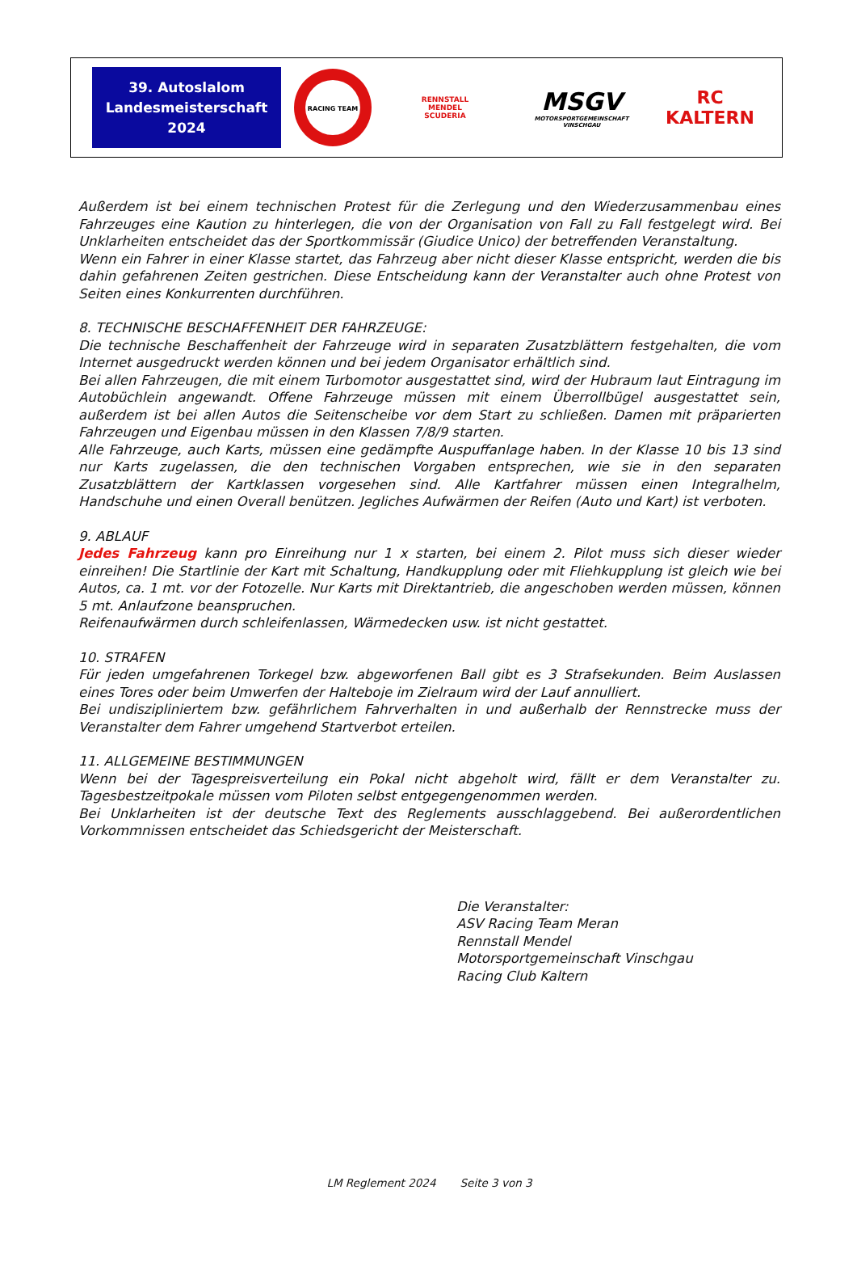39. Autoslalom
Landesmeisterschaft
2024
RACING TEAM
RENNSTALL
MENDEL
SCUDERIA
MSGV
MOTORSPORTGEMEINSCHAFT VINSCHGAU
RC
KALTERN
Außerdem ist bei einem technischen Protest für die Zerlegung und den Wiederzusammenbau eines Fahrzeuges eine Kaution zu hinterlegen, die von der Organisation von Fall zu Fall festgelegt wird. Bei Unklarheiten entscheidet das der Sportkommissär (Giudice Unico) der betreffenden Veranstaltung.
Wenn ein Fahrer in einer Klasse startet, das Fahrzeug aber nicht dieser Klasse entspricht, werden die bis dahin gefahrenen Zeiten gestrichen. Diese Entscheidung kann der Veranstalter auch ohne Protest von Seiten eines Konkurrenten durchführen.
8. TECHNISCHE BESCHAFFENHEIT DER FAHRZEUGE:
Die technische Beschaffenheit der Fahrzeuge wird in separaten Zusatzblättern festgehalten, die vom Internet ausgedruckt werden können und bei jedem Organisator erhältlich sind.
Bei allen Fahrzeugen, die mit einem Turbomotor ausgestattet sind, wird der Hubraum laut Eintragung im Autobüchlein angewandt. Offene Fahrzeuge müssen mit einem Überrollbügel ausgestattet sein, außerdem ist bei allen Autos die Seitenscheibe vor dem Start zu schließen. Damen mit präparierten Fahrzeugen und Eigenbau müssen in den Klassen 7/8/9 starten.
Alle Fahrzeuge, auch Karts, müssen eine gedämpfte Auspuffanlage haben. In der Klasse 10 bis 13 sind nur Karts zugelassen, die den technischen Vorgaben entsprechen, wie sie in den separaten Zusatzblättern der Kartklassen vorgesehen sind. Alle Kartfahrer müssen einen Integralhelm, Handschuhe und einen Overall benützen. Jegliches Aufwärmen der Reifen (Auto und Kart) ist verboten.
9. ABLAUF
Jedes Fahrzeug kann pro Einreihung nur 1 x starten, bei einem 2. Pilot muss sich dieser wieder einreihen! Die Startlinie der Kart mit Schaltung, Handkupplung oder mit Fliehkupplung ist gleich wie bei Autos, ca. 1 mt. vor der Fotozelle. Nur Karts mit Direktantrieb, die angeschoben werden müssen, können 5 mt. Anlaufzone beanspruchen.
Reifenaufwärmen durch schleifenlassen, Wärmedecken usw. ist nicht gestattet.
10. STRAFEN
Für jeden umgefahrenen Torkegel bzw. abgeworfenen Ball gibt es 3 Strafsekunden. Beim Auslassen eines Tores oder beim Umwerfen der Halteboje im Zielraum wird der Lauf annulliert.
Bei undiszipliniertem bzw. gefährlichem Fahrverhalten in und außerhalb der Rennstrecke muss der Veranstalter dem Fahrer umgehend Startverbot erteilen.
11. ALLGEMEINE BESTIMMUNGEN
Wenn bei der Tagespreisverteilung ein Pokal nicht abgeholt wird, fällt er dem Veranstalter zu. Tagesbestzeitpokale müssen vom Piloten selbst entgegengenommen werden.
Bei Unklarheiten ist der deutsche Text des Reglements ausschlaggebend. Bei außerordentlichen Vorkommnissen entscheidet das Schiedsgericht der Meisterschaft.
Die Veranstalter:
ASV Racing Team Meran
Rennstall Mendel
Motorsportgemeinschaft Vinschgau
Racing Club Kaltern
LM Reglement 2024 Seite 3 von 3